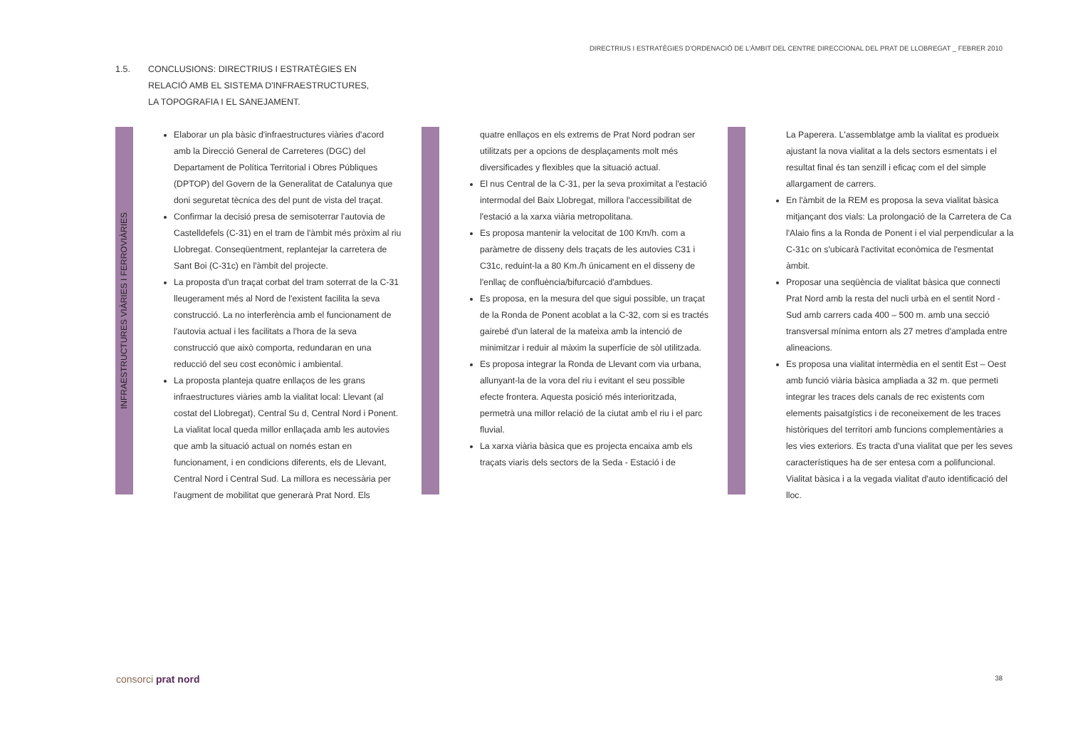DIRECTRIUS I ESTRATÈGIES D'ORDENACIÓ DE L'ÀMBIT DEL CENTRE DIRECCIONAL DEL PRAT DE LLOBREGAT _ FEBRER 2010
1.5. CONCLUSIONS: DIRECTRIUS I ESTRATÈGIES EN
RELACIÓ AMB EL SISTEMA D'INFRAESTRUCTURES,
LA TOPOGRAFIA I EL SANEJAMENT.
INFRAESTRUCTURES VIÀRIES I FERROVIÀRIES
Elaborar un pla bàsic d'infraestructures viàries d'acord amb la Direcció General de Carreteres (DGC) del Departament de Política Territorial i Obres Públiques (DPTOP) del Govern de la Generalitat de Catalunya que doni seguretat tècnica des del punt de vista del traçat.
Confirmar la decisió presa de semisoterrar l'autovia de Castelldefels (C-31) en el tram de l'àmbit més pròxim al riu Llobregat. Conseqüentment, replantejar la carretera de Sant Boi (C-31c) en l'àmbit del projecte.
La proposta d'un traçat corbat del tram soterrat de la C-31 lleugerament més al Nord de l'existent facilita la seva construcció. La no interferència amb el funcionament de l'autovia actual i les facilitats a l'hora de la seva construcció que això comporta, redundaran en una reducció del seu cost econòmic i ambiental.
La proposta planteja quatre enllaços de les grans infraestructures viàries amb la vialitat local: Llevant (al costat del Llobregat), Central Su d, Central Nord i Ponent. La vialitat local queda millor enllaçada amb les autovies que amb la situació actual on només estan en funcionament, i en condicions diferents, els de Llevant, Central Nord i Central Sud. La millora es necessària per l'augment de mobilitat que generarà Prat Nord. Els
quatre enllaços en els extrems de Prat Nord podran ser utilitzats per a opcions de desplaçaments molt més diversificades y flexibles que la situació actual.
El nus Central de la C-31, per la seva proximitat a l'estació intermodal del Baix Llobregat, millora l'accessibilitat de l'estació a la xarxa viària metropolitana.
Es proposa mantenir la velocitat de 100 Km/h. com a paràmetre de disseny dels traçats de les autovies C31 i C31c, reduint-la a 80 Km./h únicament en el disseny de l'enllaç de confluència/bifurcació d'ambdues.
Es proposa, en la mesura del que sigui possible, un traçat de la Ronda de Ponent acoblat a la C-32, com si es tractés gairebé d'un lateral de la mateixa amb la intenció de minimitzar i reduir al màxim la superfície de sòl utilitzada.
Es proposa integrar la Ronda de Llevant com via urbana, allunyant-la de la vora del riu i evitant el seu possible efecte frontera. Aquesta posició més interioritzada, permetrà una millor relació de la ciutat amb el riu i el parc fluvial.
La xarxa viària bàsica que es projecta encaixa amb els traçats viaris dels sectors de la Seda - Estació i de
La Paperera. L'assemblatge amb la vialitat es produeix ajustant la nova vialitat a la dels sectors esmentats i el resultat final és tan senzill i eficaç com el del simple allargament de carrers.
En l'àmbit de la REM es proposa la seva vialitat bàsica mitjançant dos vials: La prolongació de la Carretera de Ca l'Alaio fins a la Ronda de Ponent i el vial perpendicular a la C-31c on s'ubicarà l'activitat econòmica de l'esmentat àmbit.
Proposar una seqüència de vialitat bàsica que connecti Prat Nord amb la resta del nucli urbà en el sentit Nord - Sud amb carrers cada 400 – 500 m. amb una secció transversal mínima entorn als 27 metres d'amplada entre alineacions.
Es proposa una vialitat intermèdia en el sentit Est – Oest amb funció viària bàsica ampliada a 32 m. que permeti integrar les traces dels canals de rec existents com elements paisatgístics i de reconeixement de les traces històriques del territori amb funcions complementàries a les vies exteriors. Es tracta d'una vialitat que per les seves característiques ha de ser entesa com a polifuncional. Vialitat bàsica i a la vegada vialitat d'auto identificació del lloc.
consorci prat nord 38